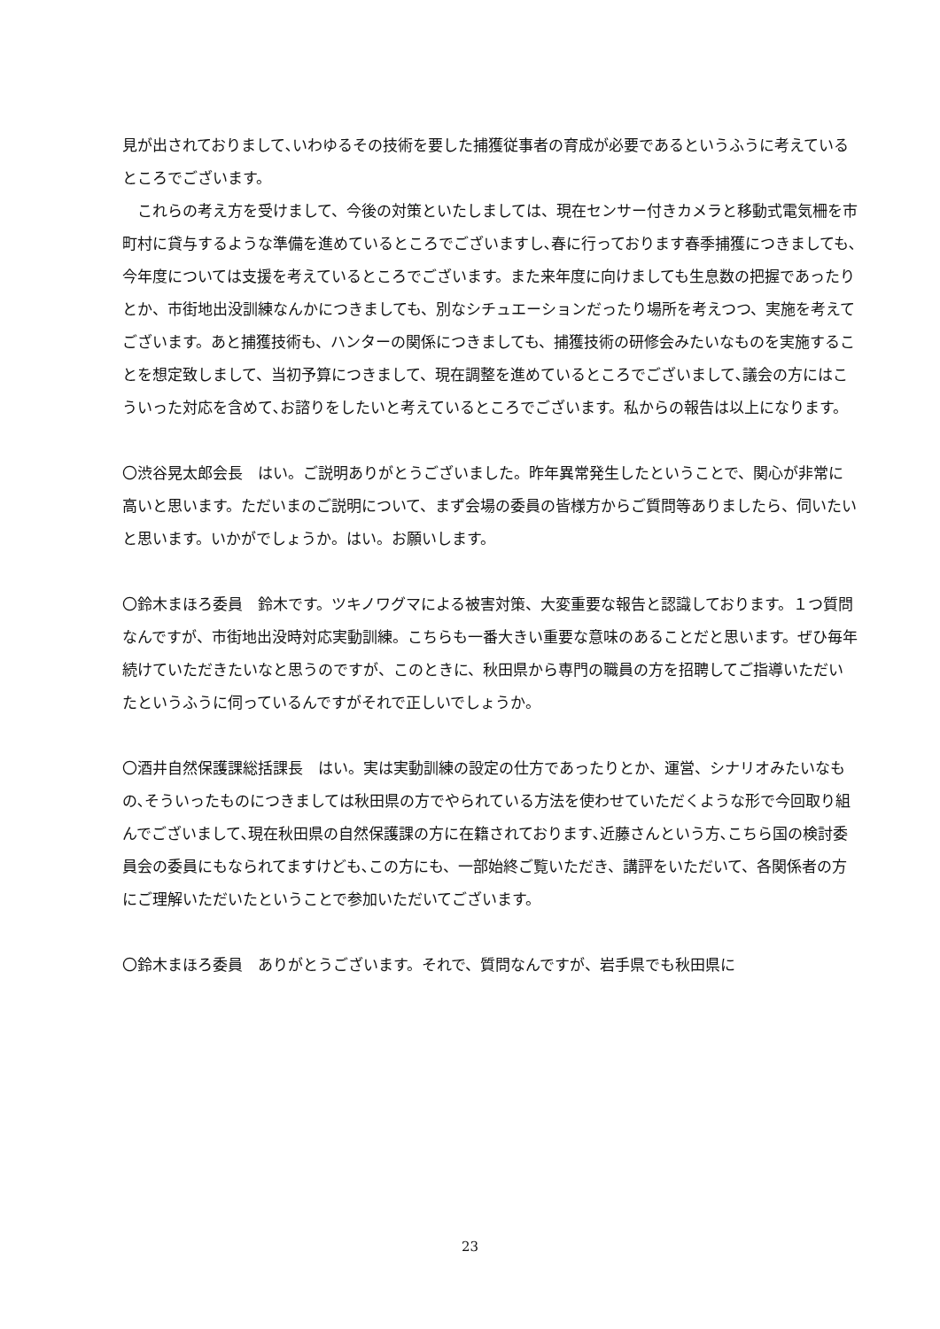見が出されておりまして､いわゆるその技術を要した捕獲従事者の育成が必要であるというふうに考えているところでございます。
　これらの考え方を受けまして、今後の対策といたしましては、現在センサー付きカメラと移動式電気柵を市町村に貸与するような準備を進めているところでございますし､春に行っております春季捕獲につきましても､今年度については支援を考えているところでございます。また来年度に向けましても生息数の把握であったりとか、市街地出没訓練なんかにつきましても、別なシチュエーションだったり場所を考えつつ、実施を考えてございます。あと捕獲技術も、ハンターの関係につきましても、捕獲技術の研修会みたいなものを実施することを想定致しまして、当初予算につきまして、現在調整を進めているところでございまして､議会の方にはこういった対応を含めて､お諮りをしたいと考えているところでございます。私からの報告は以上になります。
〇渋谷晃太郎会長　はい。ご説明ありがとうございました。昨年異常発生したということで、関心が非常に高いと思います。ただいまのご説明について、まず会場の委員の皆様方からご質問等ありましたら、伺いたいと思います。いかがでしょうか。はい。お願いします。
〇鈴木まほろ委員　鈴木です。ツキノワグマによる被害対策、大変重要な報告と認識しております。１つ質問なんですが、市街地出没時対応実動訓練。こちらも一番大きい重要な意味のあることだと思います。ぜひ毎年続けていただきたいなと思うのですが、このときに、秋田県から専門の職員の方を招聘してご指導いただいたというふうに伺っているんですがそれで正しいでしょうか。
〇酒井自然保護課総括課長　はい。実は実動訓練の設定の仕方であったりとか、運営、シナリオみたいなもの､そういったものにつきましては秋田県の方でやられている方法を使わせていただくような形で今回取り組んでございまして､現在秋田県の自然保護課の方に在籍されております､近藤さんという方､こちら国の検討委員会の委員にもなられてますけども､この方にも、一部始終ご覧いただき、講評をいただいて、各関係者の方にご理解いただいたということで参加いただいてございます。
〇鈴木まほろ委員　ありがとうございます。それで、質問なんですが、岩手県でも秋田県に
23